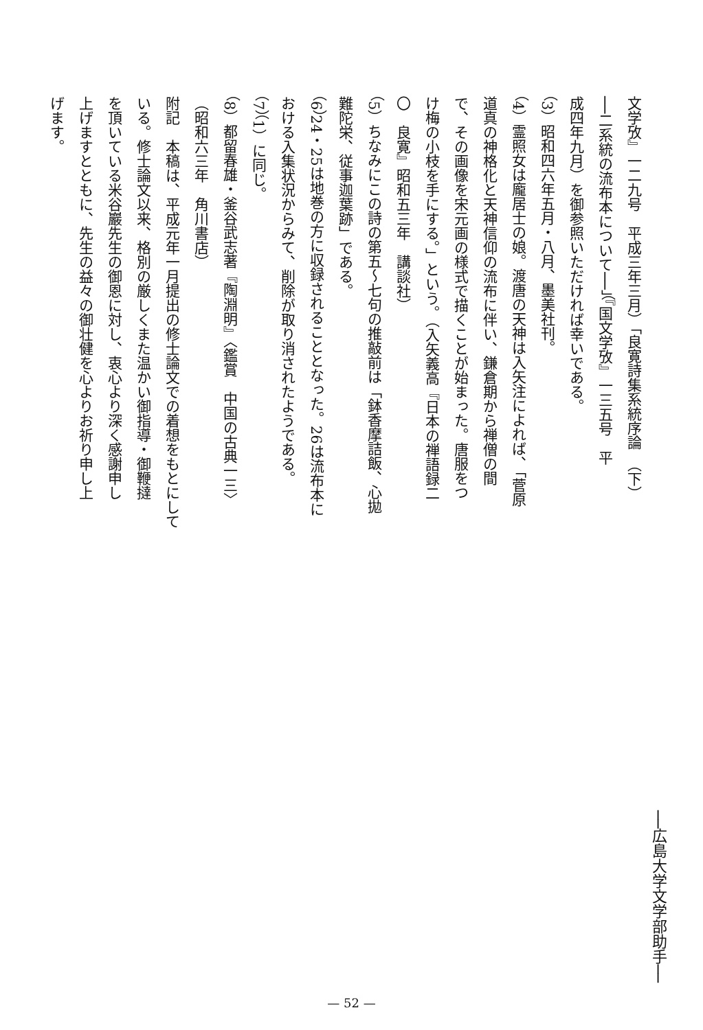文学攷』一二九号　平成三年三月）「良寛詩集系統序論　（下）
──二系統の流布本について──」（『国文学攷』一三五号　平
成四年九月）を御参照いただければ幸いである。
（3）昭和四六年五月・八月、墨美社刊。
（4）霊照女は龐居士の娘。渡唐の天神は入矢注によれば、「菅原
道真の神格化と天神信仰の流布に伴い、鎌倉期から禅僧の間
で、その画像を宋元画の様式で描くことが始まった。唐服をつ
け梅の小枝を手にする。」という。（入矢義高『日本の禅語録二
〇　良寛』昭和五三年　講談社）
（5）ちなみにこの詩の第五〜七句の推敲前は「鉢香摩詰飯、心拋
難陀栄、従事迦葉跡」である。
（6）24・25は地巻の方に収録されることとなった。26は流布本に
おける入集状況からみて、削除が取り消されたようである。
（7）（1）に同じ。
（8）都留春雄・釜谷武志著『陶淵明』〈鑑賞　中国の古典一三〉
（昭和六三年　角川書店）
附記　本稿は、平成元年一月提出の修士論文での着想をもとにして
いる。修士論文以来、格別の厳しくまた温かい御指導・御鞭撻
を頂いている米谷巖先生の御恩に対し、衷心より深く感謝申し
上げますとともに、先生の益々の御壮健を心よりお祈り申し上
げます。
──広島大学文学部助手──
— 52 —